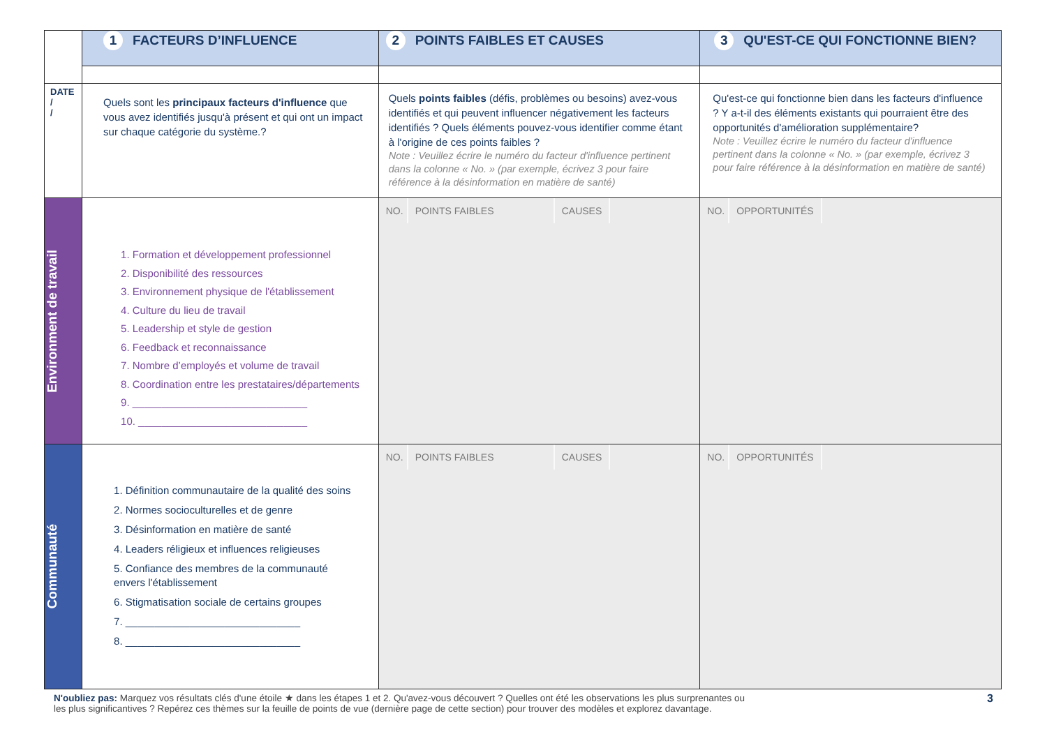| | 1 FACTEURS D’INFLUENCE | 2 POINTS FAIBLES ET CAUSES | 3 QU'EST-CE QUI FONCTIONNE BIEN? |
| DATE / / | Quels sont les principaux facteurs d'influence que vous avez identifiés jusqu'à présent et qui ont un impact sur chaque catégorie du système.? | Quels points faibles (défis, problèmes ou besoins) avez-vous identifiés et qui peuvent influencer négativement les facteurs identifiés ? Quels éléments pouvez-vous identifier comme étant à l'origine de ces points faibles ? Note : Veuillez écrire le numéro du facteur d'influence pertinent dans la colonne « No. » (par exemple, écrivez 3 pour faire référence à la désinformation en matière de santé) | Qu'est-ce qui fonctionne bien dans les facteurs d'influence ? Y a-t-il des éléments existants qui pourraient être des opportunités d'amélioration supplémentaire? Note : Veuillez écrire le numéro du facteur d'influence pertinent dans la colonne « No. » (par exemple, écrivez 3 pour faire référence à la désinformation en matière de santé) |
| Environment de travail | 1. Formation et développement professionnel 2. Disponibilité des ressources 3. Environnement physique de l'établissement 4. Culture du lieu de travail 5. Leadership et style de gestion 6. Feedback et reconnaissance 7. Nombre d’employés et volume de travail 8. Coordination entre les prestataires/départements 9. ______________________________ 10. _____________________________ | NO. POINTS FAIBLES CAUSES | NO. OPPORTUNITÉS |
| Communauté | 1. Définition communautaire de la qualité des soins 2. Normes socioculturelles et de genre 3. Désinformation en matière de santé 4. Leaders réligieux et influences religieuses 5. Confiance des membres de la communauté envers l'établissement 6. Stigmatisation sociale de certains groupes 7. ______________________________ 8. ______________________________ | NO. POINTS FAIBLES CAUSES | NO. OPPORTUNITÉS |
N'oubliez pas: Marquez vos résultats clés d'une étoile ★ dans les étapes 1 et 2. Qu'avez-vous découvert ? Quelles ont été les observations les plus surprenantes ou
les plus significantives ? Repérez ces thèmes sur la feuille de points de vue (dernière page de cette section) pour trouver des modèles et explorez davantage.
3